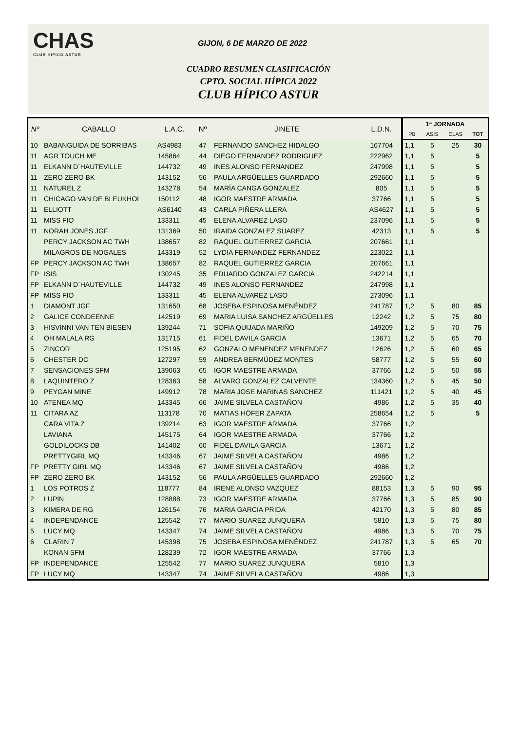CHAS
CLUB HIPICO ASTUR
GIJON, 6 DE MARZO DE 2022
CUADRO RESUMEN CLASIFICACIÓN
CPTO. SOCIAL HÍPICA 2022
CLUB HÍPICO ASTUR
| Nº | CABALLO | L.A.C. | Nº | JINETE | L.D.N. | 1ª JORNADA | | | |
| --- | --- | --- | --- | --- | --- | --- | --- | --- | --- |
| | | | | | | PB | ASIS | CLAS | TOT |
| 10 | BABANGUIDA DE SORRIBAS | AS4983 | 47 | FERNANDO SANCHEZ HIDALGO | 167704 | 1,1 | 5 | 25 | 30 |
| 11 | AGR TOUCH ME | 145864 | 44 | DIEGO FERNANDEZ RODRIGUEZ | 222962 | 1,1 | 5 | | 5 |
| 11 | ELKANN D´HAUTEVILLE | 144732 | 49 | INES ALONSO FERNANDEZ | 247998 | 1,1 | 5 | | 5 |
| 11 | ZERO ZERO BK | 143152 | 56 | PAULA ARGÜELLES GUARDADO | 292660 | 1,1 | 5 | | 5 |
| 11 | NATUREL Z | 143278 | 54 | MARÍA CANGA GONZALEZ | 805 | 1,1 | 5 | | 5 |
| 11 | CHICAGO VAN DE BLEUKHOI | 150112 | 48 | IGOR MAESTRE ARMADA | 37766 | 1,1 | 5 | | 5 |
| 11 | ELLIOTT | AS6140 | 43 | CARLA PIÑERA LLERA | AS4627 | 1,1 | 5 | | 5 |
| 11 | MISS FIO | 133311 | 45 | ELENA ALVAREZ LASO | 237096 | 1,1 | 5 | | 5 |
| 11 | NORAH JONES JGF | 131369 | 50 | IRAIDA GONZALEZ SUAREZ | 42313 | 1,1 | 5 | | 5 |
| | PERCY JACKSON AC TWH | 138657 | 82 | RAQUEL GUTIERREZ GARCIA | 207661 | 1,1 | | | |
| | MILAGROS DE NOGALES | 143319 | 52 | LYDIA FERNANDEZ FERNANDEZ | 223022 | 1,1 | | | |
| FP | PERCY JACKSON AC TWH | 138657 | 82 | RAQUEL GUTIERREZ GARCIA | 207661 | 1,1 | | | |
| FP | ISIS | 130245 | 35 | EDUARDO GONZALEZ GARCIA | 242214 | 1,1 | | | |
| FP | ELKANN D´HAUTEVILLE | 144732 | 49 | INES ALONSO FERNANDEZ | 247998 | 1,1 | | | |
| FP | MISS FIO | 133311 | 45 | ELENA ALVAREZ LASO | 273096 | 1,1 | | | |
| 1 | DIAMONT JGF | 131650 | 68 | JOSEBA ESPINOSA MENÉNDEZ | 241787 | 1,2 | 5 | 80 | 85 |
| 2 | GALICE CONDEENNE | 142519 | 69 | MARIA LUISA SANCHEZ ARGÜELLES | 12242 | 1,2 | 5 | 75 | 80 |
| 3 | HISVINNI VAN TEN BIESEN | 139244 | 71 | SOFIA QUIJADA MARIÑO | 149209 | 1,2 | 5 | 70 | 75 |
| 4 | OH MALALA RG | 131715 | 61 | FIDEL DAVILA GARCIA | 13671 | 1,2 | 5 | 65 | 70 |
| 5 | ZINCOR | 125195 | 62 | GONZALO MENENDEZ MENENDEZ | 12626 | 1,2 | 5 | 60 | 65 |
| 6 | CHESTER DC | 127297 | 59 | ANDREA BERMÚDEZ MONTES | 58777 | 1,2 | 5 | 55 | 60 |
| 7 | SENSACIONES SFM | 139063 | 65 | IGOR MAESTRE ARMADA | 37766 | 1,2 | 5 | 50 | 55 |
| 8 | LAQUINTERO Z | 128363 | 58 | ALVARO GONZALEZ CALVENTE | 134360 | 1,2 | 5 | 45 | 50 |
| 9 | PEYGAN MINE | 149912 | 78 | MARIA JOSE MARINAS SANCHEZ | 111421 | 1,2 | 5 | 40 | 45 |
| 10 | ATENEA MQ | 143345 | 66 | JAIME SILVELA CASTAÑON | 4986 | 1,2 | 5 | 35 | 40 |
| 11 | CITARA AZ | 113178 | 70 | MATIAS HÖFER ZAPATA | 258654 | 1,2 | 5 | | 5 |
| | CARA VITA Z | 139214 | 63 | IGOR MAESTRE ARMADA | 37766 | 1,2 | | | |
| | LAVIANA | 145175 | 64 | IGOR MAESTRE ARMADA | 37766 | 1,2 | | | |
| | GOLDILOCKS DB | 141402 | 60 | FIDEL DAVILA GARCIA | 13671 | 1,2 | | | |
| | PRETTYGIRL MQ | 143346 | 67 | JAIME SILVELA CASTAÑON | 4986 | 1,2 | | | |
| FP | PRETTY GIRL MQ | 143346 | 67 | JAIME SILVELA CASTAÑON | 4986 | 1,2 | | | |
| FP | ZERO ZERO BK | 143152 | 56 | PAULA ARGÜELLES GUARDADO | 292660 | 1,2 | | | |
| 1 | LOS POTROS Z | 118777 | 84 | IRENE ALONSO VAZQUEZ | 88153 | 1,3 | 5 | 90 | 95 |
| 2 | LUPIN | 128888 | 73 | IGOR MAESTRE ARMADA | 37766 | 1,3 | 5 | 85 | 90 |
| 3 | KIMERA DE RG | 126154 | 76 | MARIA GARCIA PRIDA | 42170 | 1,3 | 5 | 80 | 85 |
| 4 | INDEPENDANCE | 125542 | 77 | MARIO SUAREZ JUNQUERA | 5810 | 1,3 | 5 | 75 | 80 |
| 5 | LUCY MQ | 143347 | 74 | JAIME SILVELA CASTAÑON | 4986 | 1,3 | 5 | 70 | 75 |
| 6 | CLARIN 7 | 145398 | 75 | JOSEBA ESPINOSA MENÉNDEZ | 241787 | 1,3 | 5 | 65 | 70 |
| | KONAN SFM | 128239 | 72 | IGOR MAESTRE ARMADA | 37766 | 1,3 | | | |
| FP | INDEPENDANCE | 125542 | 77 | MARIO SUAREZ JUNQUERA | 5810 | 1,3 | | | |
| FP | LUCY MQ | 143347 | 74 | JAIME SILVELA CASTAÑON | 4986 | 1,3 | | | |